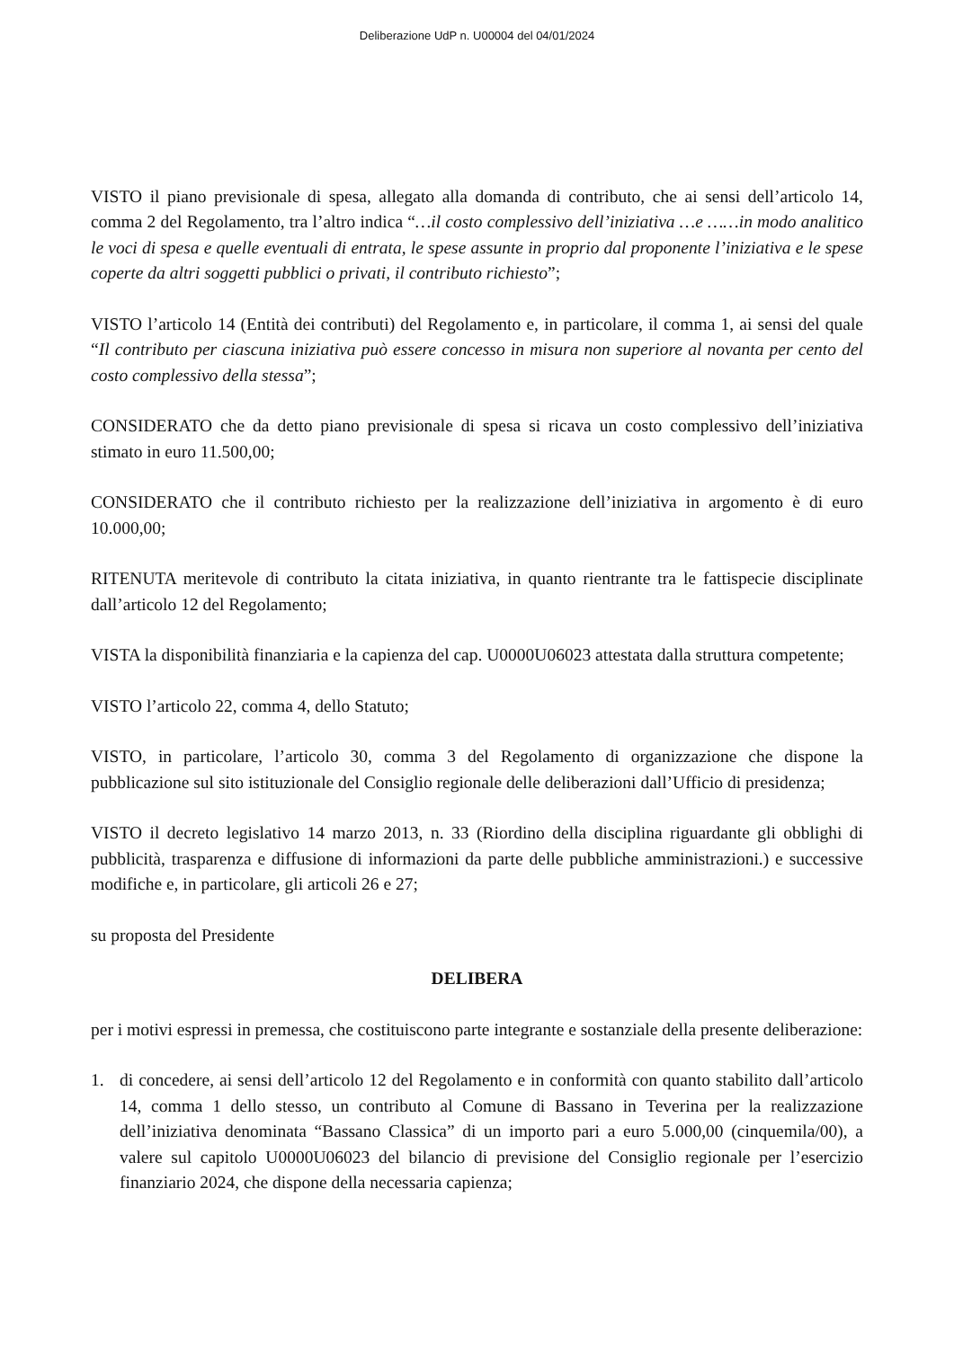Deliberazione UdP n. U00004 del 04/01/2024
VISTO il piano previsionale di spesa, allegato alla domanda di contributo, che ai sensi dell’articolo 14, comma 2 del Regolamento, tra l’altro indica “…il costo complessivo dell’iniziativa …e ……in modo analitico le voci di spesa e quelle eventuali di entrata, le spese assunte in proprio dal proponente l’iniziativa e le spese coperte da altri soggetti pubblici o privati, il contributo richiesto”;
VISTO l’articolo 14 (Entità dei contributi) del Regolamento e, in particolare, il comma 1, ai sensi del quale “Il contributo per ciascuna iniziativa può essere concesso in misura non superiore al novanta per cento del costo complessivo della stessa”;
CONSIDERATO che da detto piano previsionale di spesa si ricava un costo complessivo dell’iniziativa stimato in euro 11.500,00;
CONSIDERATO che il contributo richiesto per la realizzazione dell’iniziativa in argomento è di euro 10.000,00;
RITENUTA meritevole di contributo la citata iniziativa, in quanto rientrante tra le fattispecie disciplinate dall’articolo 12 del Regolamento;
VISTA la disponibilità finanziaria e la capienza del cap. U0000U06023 attestata dalla struttura competente;
VISTO l’articolo 22, comma 4, dello Statuto;
VISTO, in particolare, l’articolo 30, comma 3 del Regolamento di organizzazione che dispone la pubblicazione sul sito istituzionale del Consiglio regionale delle deliberazioni dall’Ufficio di presidenza;
VISTO il decreto legislativo 14 marzo 2013, n. 33 (Riordino della disciplina riguardante gli obblighi di pubblicità, trasparenza e diffusione di informazioni da parte delle pubbliche amministrazioni.) e successive modifiche e, in particolare, gli articoli 26 e 27;
su proposta del Presidente
DELIBERA
per i motivi espressi in premessa, che costituiscono parte integrante e sostanziale della presente deliberazione:
1. di concedere, ai sensi dell’articolo 12 del Regolamento e in conformità con quanto stabilito dall’articolo 14, comma 1 dello stesso, un contributo al Comune di Bassano in Teverina per la realizzazione dell’iniziativa denominata “Bassano Classica” di un importo pari a euro 5.000,00 (cinquemila/00), a valere sul capitolo U0000U06023 del bilancio di previsione del Consiglio regionale per l’esercizio finanziario 2024, che dispone della necessaria capienza;